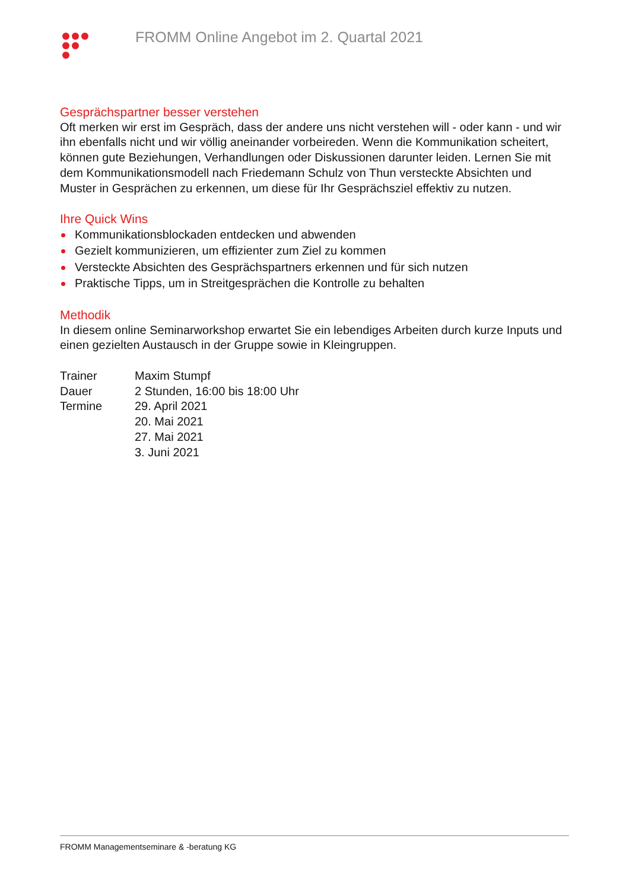FROMM Online Angebot im 2. Quartal 2021
Gesprächspartner besser verstehen
Oft merken wir erst im Gespräch, dass der andere uns nicht verstehen will - oder kann - und wir ihn ebenfalls nicht und wir völlig aneinander vorbeireden. Wenn die Kommunikation scheitert, können gute Beziehungen, Verhandlungen oder Diskussionen darunter leiden. Lernen Sie mit dem Kommunikationsmodell nach Friedemann Schulz von Thun versteckte Absichten und Muster in Gesprächen zu erkennen, um diese für Ihr Gesprächsziel effektiv zu nutzen.
Ihre Quick Wins
Kommunikationsblockaden entdecken und abwenden
Gezielt kommunizieren, um effizienter zum Ziel zu kommen
Versteckte Absichten des Gesprächspartners erkennen und für sich nutzen
Praktische Tipps, um in Streitgesprächen die Kontrolle zu behalten
Methodik
In diesem online Seminarworkshop erwartet Sie ein lebendiges Arbeiten durch kurze Inputs und einen gezielten Austausch in der Gruppe sowie in Kleingruppen.
Trainer Maxim Stumpf
Dauer 2 Stunden, 16:00 bis 18:00 Uhr
Termine 29. April 2021
20. Mai 2021
27. Mai 2021
3. Juni 2021
FROMM Managementseminare & -beratung KG